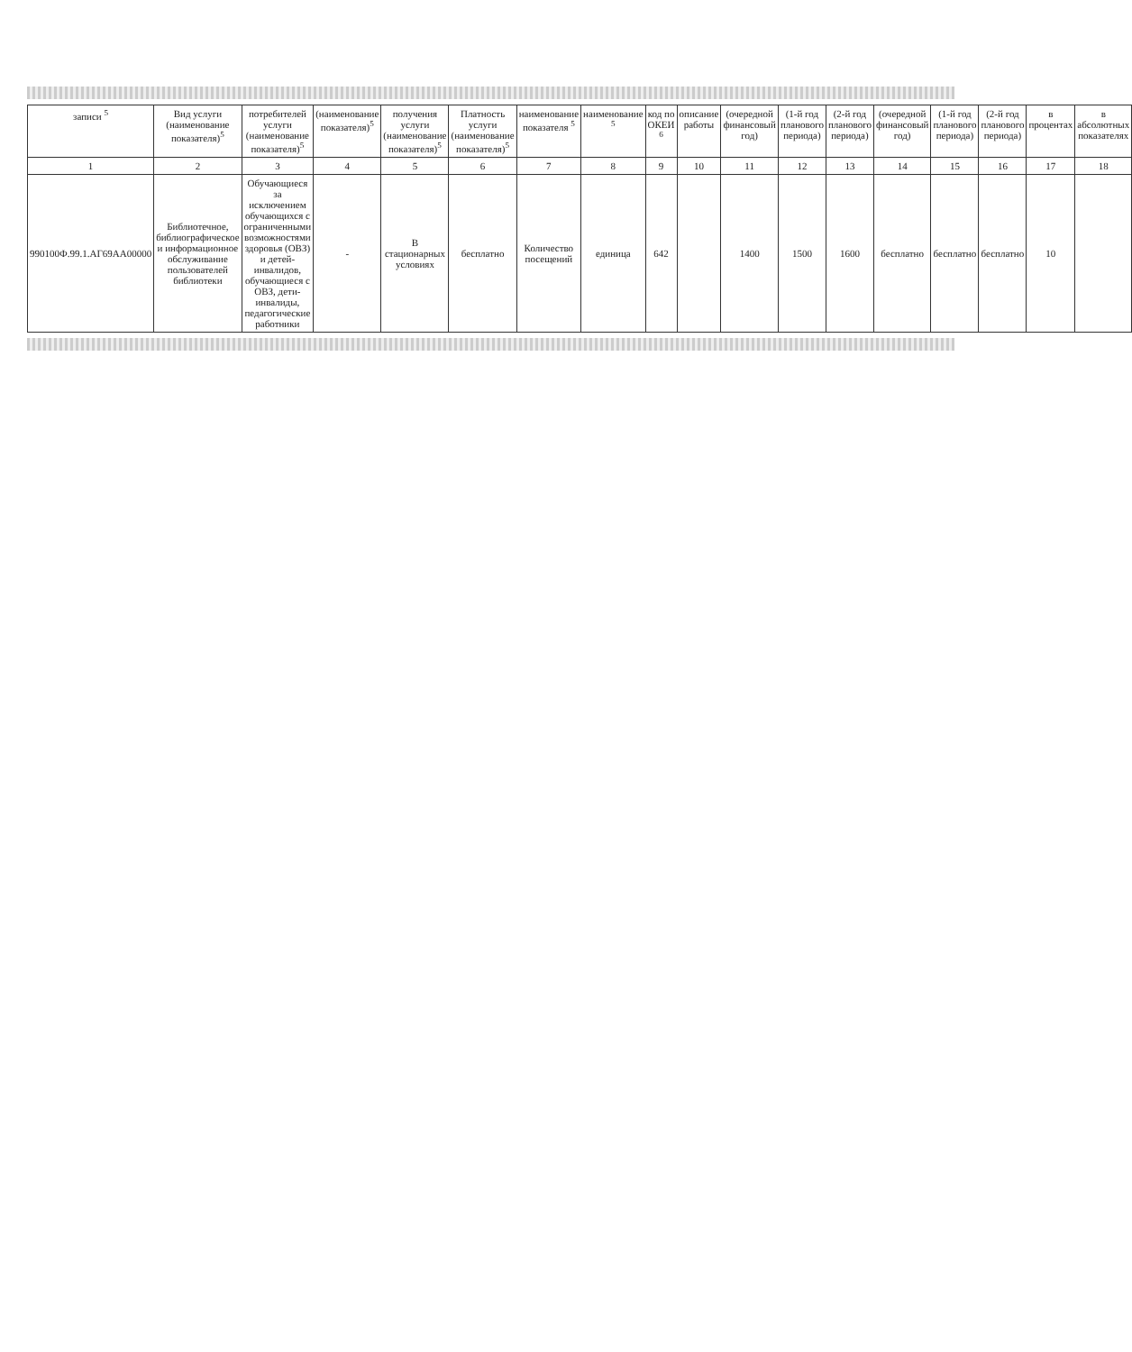| записи <sup>5</sup> | Вид услуги (наименование показателя)<sup>5</sup> | потребителей услуги (наименование показателя)<sup>5</sup> | (наименование показателя)<sup>5</sup> | получения услуги (наименование показателя)<sup>5</sup> | Платность услуги (наименование показателя)<sup>5</sup> | наименование показателя <sup>5</sup> | наименование <sup>5</sup> | код по ОКЕИ <sup>6</sup> | описание работы | (очередной финансовый год) | (1-й год планового периода) | (2-й год планового периода) | (очередной финансовый год) | (1-й год планового периода) | (2-й год планового периода) | в процентах | в абсолютных показателях |
| --- | --- | --- | --- | --- | --- | --- | --- | --- | --- | --- | --- | --- | --- | --- | --- | --- | --- |
| 1 | 2 | 3 | 4 | 5 | 6 | 7 | 8 | 9 | 10 | 11 | 12 | 13 | 14 | 15 | 16 | 17 | 18 |
| 990100Ф.99.1.АГ69АА00000 | Библиотечное, библиографическое и информационное обслуживание пользователей библиотеки | Обучающиеся за исключением обучающихся с ограниченными возможностями здоровья (ОВЗ) и детей-инвалидов, обучающиеся с ОВЗ, дети-инвалиды, педагогические работники | - | В стационарных условиях | бесплатно | Количество посещений | единица | 642 | | 1400 | 1500 | 1600 | бесплатно | бесплатно | бесплатно | 10 | |